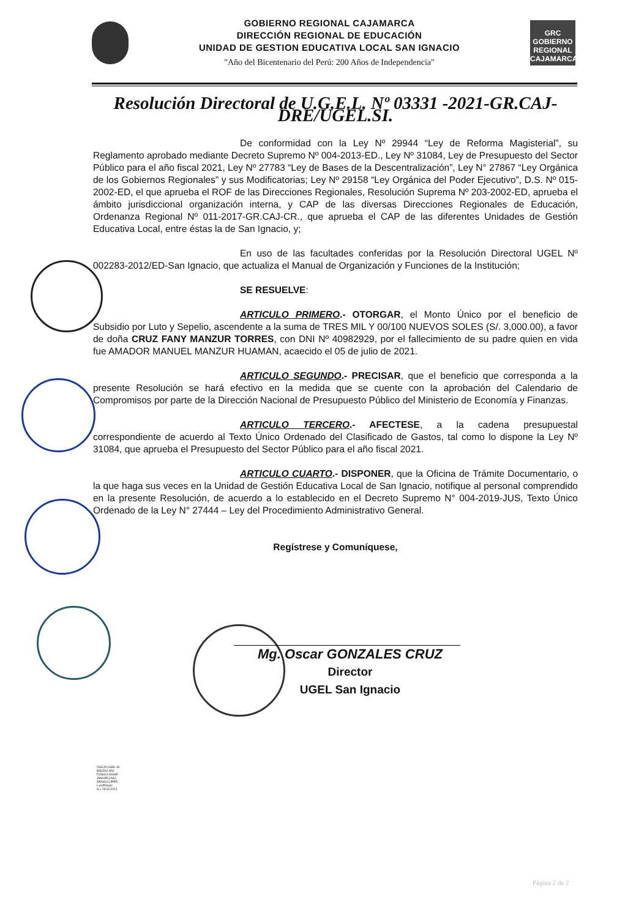GOBIERNO REGIONAL CAJAMARCA
DIRECCIÓN REGIONAL DE EDUCACIÓN
UNIDAD DE GESTION EDUCATIVA LOCAL SAN IGNACIO
"Año del Bicentenario del Perú: 200 Años de Independencia"
GRC
GOBIERNO REGIONAL CAJAMARCA
Resolución Directoral de U.G.E.L. Nº 03331 -2021-GR.CAJ-DRE/UGEL.SI.
De conformidad con la Ley Nº 29944 “Ley de Reforma Magisterial”, su Reglamento aprobado mediante Decreto Supremo Nº 004-2013-ED., Ley Nº 31084, Ley de Presupuesto del Sector Público para el año fiscal 2021, Ley Nº 27783 “Ley de Bases de la Descentralización”, Ley N° 27867 “Ley Orgánica de los Gobiernos Regionales” y sus Modificatorias; Ley Nº 29158 “Ley Orgánica del Poder Ejecutivo”, D.S. Nº 015-2002-ED, el que aprueba el ROF de las Direcciones Regionales, Resolución Suprema Nº 203-2002-ED, aprueba el ámbito jurisdiccional organización interna, y CAP de las diversas Direcciones Regionales de Educación, Ordenanza Regional Nº 011-2017-GR.CAJ-CR., que aprueba el CAP de las diferentes Unidades de Gestión Educativa Local, entre éstas la de San Ignacio, y;
En uso de las facultades conferidas por la Resolución Directoral UGEL Nº 002283-2012/ED-San Ignacio, que actualiza el Manual de Organización y Funciones de la Institución;
SE RESUELVE:
ARTICULO PRIMERO.- OTORGAR, el Monto Único por el beneficio de Subsidio por Luto y Sepelio, ascendente a la suma de TRES MIL Y 00/100 NUEVOS SOLES (S/. 3,000.00), a favor de doña CRUZ FANY MANZUR TORRES, con DNI Nº 40982929, por el fallecimiento de su padre quien en vida fue AMADOR MANUEL MANZUR HUAMAN, acaecido el 05 de julio de 2021.
ARTICULO SEGUNDO.- PRECISAR, que el beneficio que corresponda a la presente Resolución se hará efectivo en la medida que se cuente con la aprobación del Calendario de Compromisos por parte de la Dirección Nacional de Presupuesto Público del Ministerio de Economía y Finanzas.
ARTICULO TERCERO.- AFECTESE, a la cadena presupuestal correspondiente de acuerdo al Texto Único Ordenado del Clasificado de Gastos, tal como lo dispone la Ley Nº 31084, que aprueba el Presupuesto del Sector Público para el año fiscal 2021.
ARTICULO CUARTO.- DISPONER, que la Oficina de Trámite Documentario, o la que haga sus veces en la Unidad de Gestión Educativa Local de San Ignacio, notifique al personal comprendido en la presente Resolución, de acuerdo a lo establecido en el Decreto Supremo N° 004-2019-JUS, Texto Único Ordenado de la Ley N° 27444 – Ley del Procedimiento Administrativo General.
Regístrese y Comuníquese,
Mg. Oscar GONZALES CRUZ
Director
UGEL San Ignacio
OGC/D.UGEL SI
MSCN/J.AGI
FOSO/J.AGAIE
JMCHP/J.AAJ
NRGG/J.UPER
Luis/Proyec
S.I. 26/11/2021
Página 2 de 2